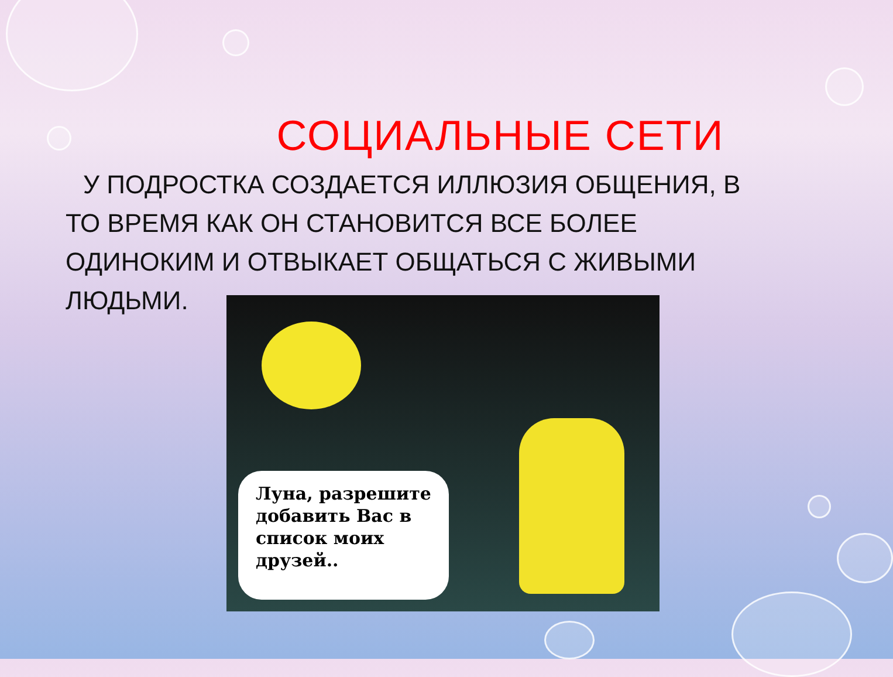СОЦИАЛЬНЫЕ СЕТИ
У ПОДРОСТКА СОЗДАЕТСЯ ИЛЛЮЗИЯ ОБЩЕНИЯ, В ТО ВРЕМЯ КАК ОН СТАНОВИТСЯ ВСЕ БОЛЕЕ ОДИНОКИМ И ОТВЫКАЕТ ОБЩАТЬСЯ С ЖИВЫМИ ЛЮДЬМИ.
Луна, разрешите добавить Вас в список моих друзей..